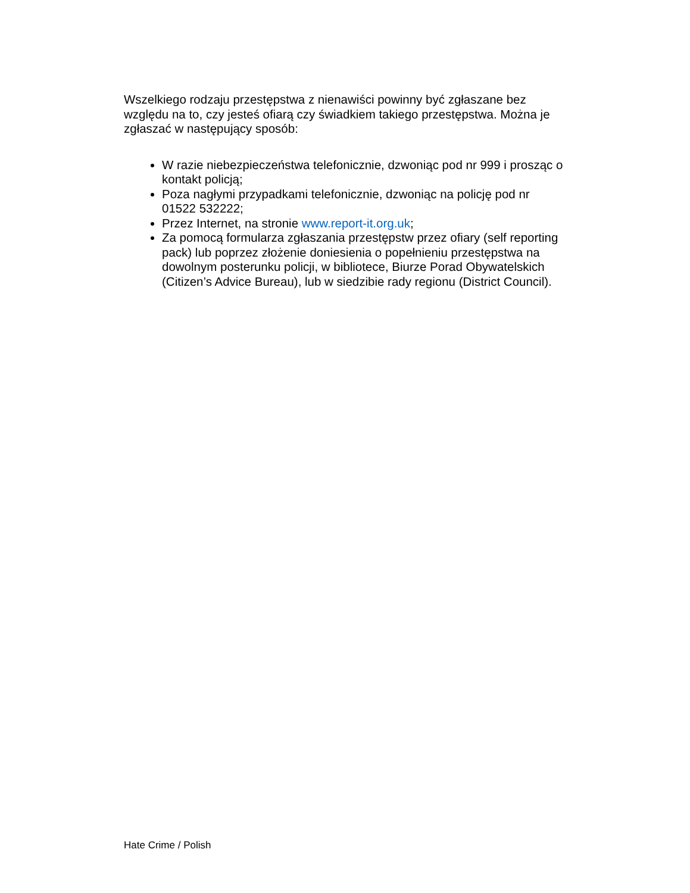Wszelkiego rodzaju przestępstwa z nienawiści powinny być zgłaszane bez względu na to, czy jesteś ofiarą czy świadkiem takiego przestępstwa. Można je zgłaszać w następujący sposób:
W razie niebezpieczeństwa telefonicznie, dzwoniąc pod nr 999 i prosząc o kontakt policją;
Poza nagłymi przypadkami telefonicznie, dzwoniąc na policję pod nr 01522 532222;
Przez Internet, na stronie www.report-it.org.uk;
Za pomocą formularza zgłaszania przestępstw przez ofiary (self reporting pack) lub poprzez złożenie doniesienia o popełnieniu przestępstwa na dowolnym posterunku policji, w bibliotece, Biurze Porad Obywatelskich (Citizen’s Advice Bureau), lub w siedzibie rady regionu (District Council).
Hate Crime / Polish